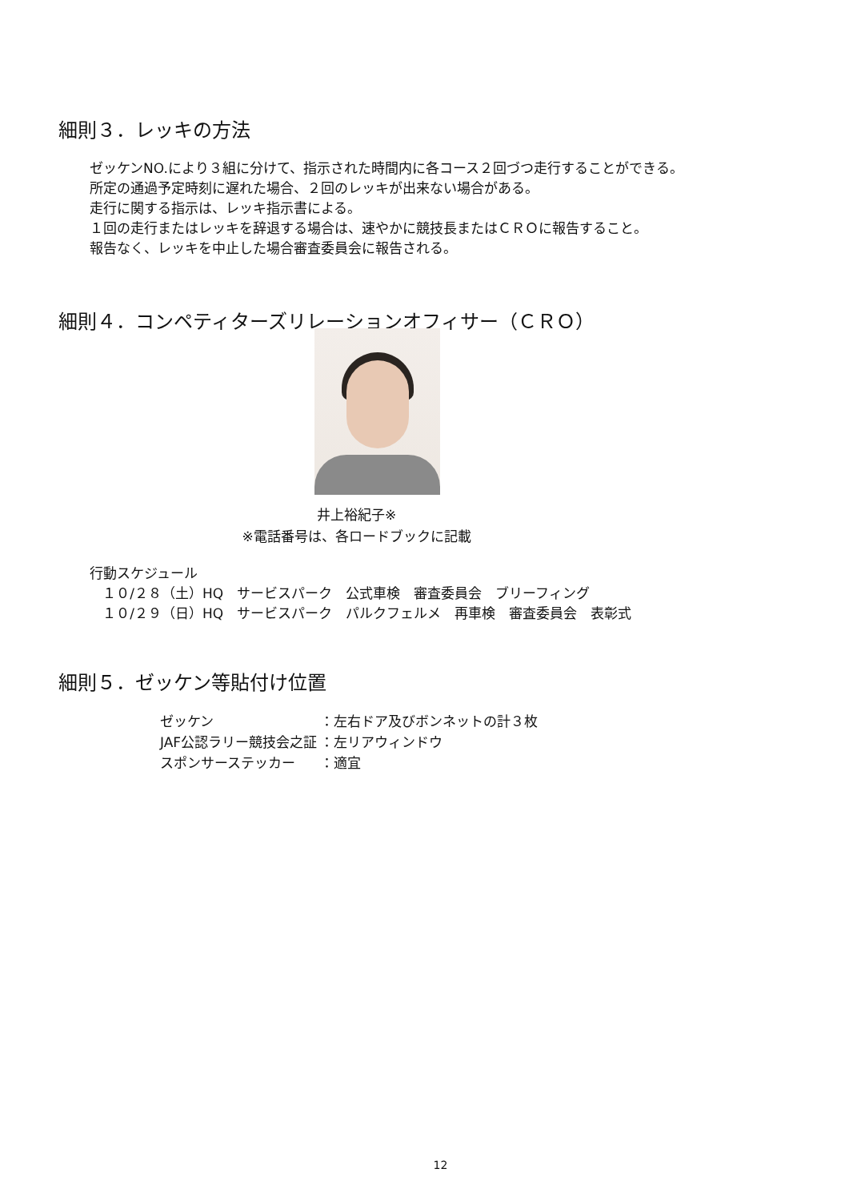細則３．レッキの方法
ゼッケンNO.により３組に分けて、指示された時間内に各コース２回づつ走行することができる。
所定の通過予定時刻に遅れた場合、２回のレッキが出来ない場合がある。
走行に関する指示は、レッキ指示書による。
１回の走行またはレッキを辞退する場合は、速やかに競技長またはＣＲＯに報告すること。
報告なく、レッキを中止した場合審査委員会に報告される。
細則４．コンペティターズリレーションオフィサー（ＣＲＯ）
井上裕紀子※
※電話番号は、各ロードブックに記載
行動スケジュール
１０/２８（土）HQ　サービスパーク　公式車検　審査委員会　ブリーフィング
１０/２９（日）HQ　サービスパーク　パルクフェルメ　再車検　審査委員会　表彰式
細則５．ゼッケン等貼付け位置
| ゼッケン | ：左右ドア及びボンネットの計３枚 |
| JAF公認ラリー競技会之証 | ：左リアウィンドウ |
| スポンサーステッカー | ：適宜 |
12